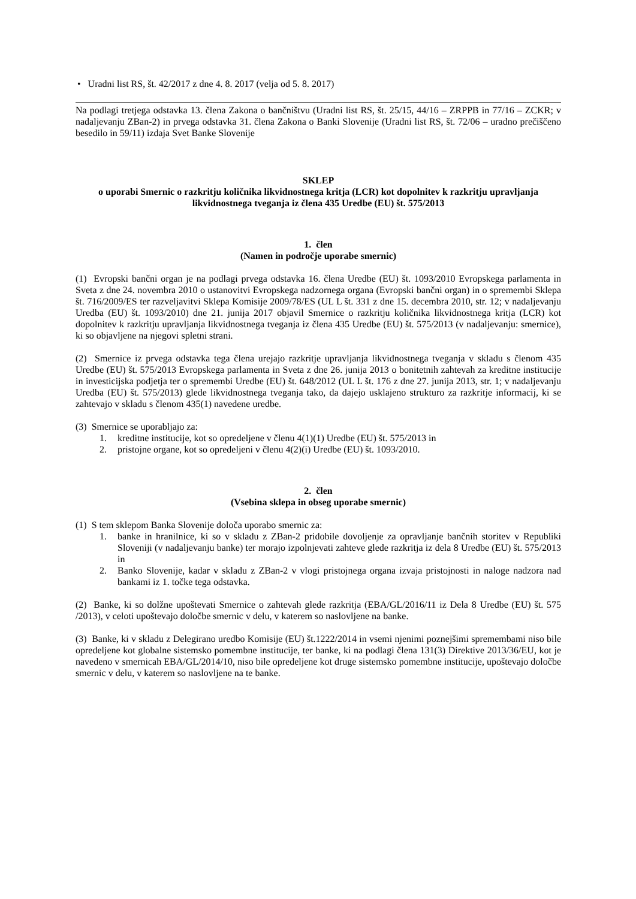• Uradni list RS, št. 42/2017 z dne 4. 8. 2017 (velja od 5. 8. 2017)
Na podlagi tretjega odstavka 13. člena Zakona o bančništvu (Uradni list RS, št. 25/15, 44/16 – ZRPPB in 77/16 – ZCKR; v nadaljevanju ZBan-2) in prvega odstavka 31. člena Zakona o Banki Slovenije (Uradni list RS, št. 72/06 – uradno prečiščeno besedilo in 59/11) izdaja Svet Banke Slovenije
SKLEP
o uporabi Smernic o razkritju količnika likvidnostnega kritja (LCR) kot dopolnitev k razkritju upravljanja likvidnostnega tveganja iz člena 435 Uredbe (EU) št. 575/2013
1. člen
(Namen in področje uporabe smernic)
(1) Evropski bančni organ je na podlagi prvega odstavka 16. člena Uredbe (EU) št. 1093/2010 Evropskega parlamenta in Sveta z dne 24. novembra 2010 o ustanovitvi Evropskega nadzornega organa (Evropski bančni organ) in o spremembi Sklepa št. 716/2009/ES ter razveljavitvi Sklepa Komisije 2009/78/ES (UL L št. 331 z dne 15. decembra 2010, str. 12; v nadaljevanju Uredba (EU) št. 1093/2010) dne 21. junija 2017 objavil Smernice o razkritju količnika likvidnostnega kritja (LCR) kot dopolnitev k razkritju upravljanja likvidnostnega tveganja iz člena 435 Uredbe (EU) št. 575/2013 (v nadaljevanju: smernice), ki so objavljene na njegovi spletni strani.
(2) Smernice iz prvega odstavka tega člena urejajo razkritje upravljanja likvidnostnega tveganja v skladu s členom 435 Uredbe (EU) št. 575/2013 Evropskega parlamenta in Sveta z dne 26. junija 2013 o bonitetnih zahtevah za kreditne institucije in investicijska podjetja ter o spremembi Uredbe (EU) št. 648/2012 (UL L št. 176 z dne 27. junija 2013, str. 1; v nadaljevanju Uredba (EU) št. 575/2013) glede likvidnostnega tveganja tako, da dajejo usklajeno strukturo za razkritje informacij, ki se zahtevajo v skladu s členom 435(1) navedene uredbe.
(3) Smernice se uporabljajo za:
1. kreditne institucije, kot so opredeljene v členu 4(1)(1) Uredbe (EU) št. 575/2013 in
2. pristojne organe, kot so opredeljeni v členu 4(2)(i) Uredbe (EU) št. 1093/2010.
2. člen
(Vsebina sklepa in obseg uporabe smernic)
(1) S tem sklepom Banka Slovenije določa uporabo smernic za:
1. banke in hranilnice, ki so v skladu z ZBan-2 pridobile dovoljenje za opravljanje bančnih storitev v Republiki Sloveniji (v nadaljevanju banke) ter morajo izpolnjevati zahteve glede razkritja iz dela 8 Uredbe (EU) št. 575/2013 in
2. Banko Slovenije, kadar v skladu z ZBan-2 v vlogi pristojnega organa izvaja pristojnosti in naloge nadzora nad bankami iz 1. točke tega odstavka.
(2) Banke, ki so dolžne upoštevati Smernice o zahtevah glede razkritja (EBA/GL/2016/11 iz Dela 8 Uredbe (EU) št. 575 /2013), v celoti upoštevajo določbe smernic v delu, v katerem so naslovljene na banke.
(3) Banke, ki v skladu z Delegirano uredbo Komisije (EU) št.1222/2014 in vsemi njenimi poznejšimi spremembami niso bile opredeljene kot globalne sistemsko pomembne institucije, ter banke, ki na podlagi člena 131(3) Direktive 2013/36/EU, kot je navedeno v smernicah EBA/GL/2014/10, niso bile opredeljene kot druge sistemsko pomembne institucije, upoštevajo določbe smernic v delu, v katerem so naslovljene na te banke.